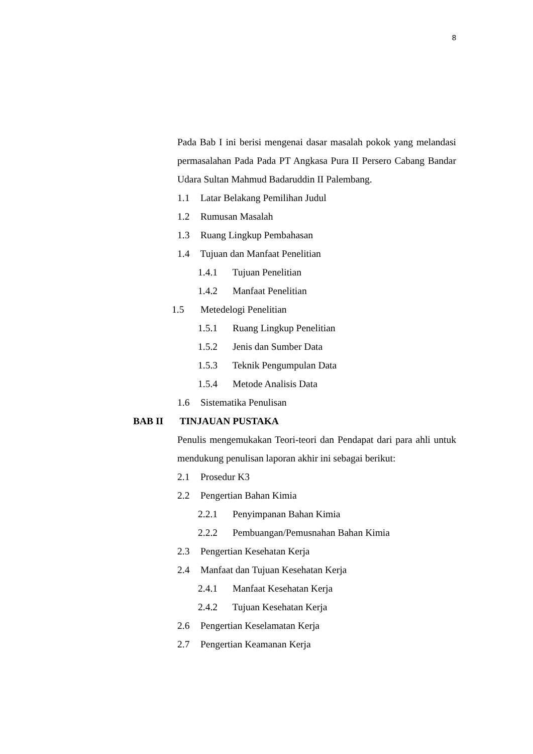8
Pada Bab I ini berisi mengenai dasar masalah pokok yang melandasi permasalahan Pada Pada PT Angkasa Pura II Persero Cabang Bandar Udara Sultan Mahmud Badaruddin II Palembang.
1.1 Latar Belakang Pemilihan Judul
1.2 Rumusan Masalah
1.3 Ruang Lingkup Pembahasan
1.4 Tujuan dan Manfaat Penelitian
1.4.1 Tujuan Penelitian
1.4.2 Manfaat Penelitian
1.5 Metedelogi Penelitian
1.5.1 Ruang Lingkup Penelitian
1.5.2 Jenis dan Sumber Data
1.5.3 Teknik Pengumpulan Data
1.5.4 Metode Analisis Data
1.6 Sistematika Penulisan
BAB II TINJAUAN PUSTAKA
Penulis mengemukakan Teori-teori dan Pendapat dari para ahli untuk mendukung penulisan laporan akhir ini sebagai berikut:
2.1 Prosedur K3
2.2 Pengertian Bahan Kimia
2.2.1 Penyimpanan Bahan Kimia
2.2.2 Pembuangan/Pemusnahan Bahan Kimia
2.3 Pengertian Kesehatan Kerja
2.4 Manfaat dan Tujuan Kesehatan Kerja
2.4.1 Manfaat Kesehatan Kerja
2.4.2 Tujuan Kesehatan Kerja
2.6 Pengertian Keselamatan Kerja
2.7 Pengertian Keamanan Kerja